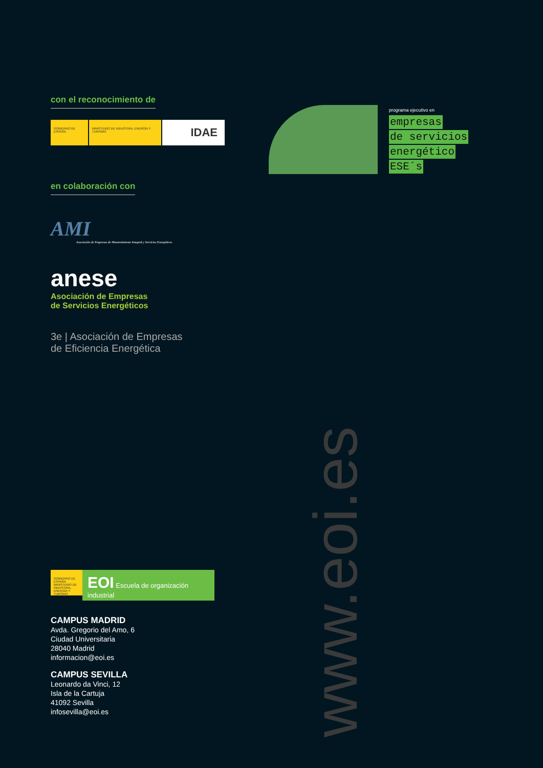con el reconocimiento de
GOBIERNO DE ESPAÑA MINISTERIO DE INDUSTRIA, ENERGÍA Y TURISMO
IDAE
en colaboración con
AMI
Asociación de Empresas de Mantenimiento Integral y Servicios Energéticos
anese
Asociación de Empresas
de Servicios Energéticos
3e | Asociación de Empresas
de Eficiencia Energética
programa ejecutivo en
empresas
de servicios
energético
ESE´s
www.eoi.es
GOBIERNO DE ESPAÑA MINISTERIO DE INDUSTRIA, ENERGÍA Y TURISMO
EOI Escuela de organización industrial
CAMPUS MADRID
Avda. Gregorio del Amo, 6
Ciudad Universitaria
28040 Madrid
informacion@eoi.es
CAMPUS SEVILLA
Leonardo da Vinci, 12
Isla de la Cartuja
41092 Sevilla
infosevilla@eoi.es